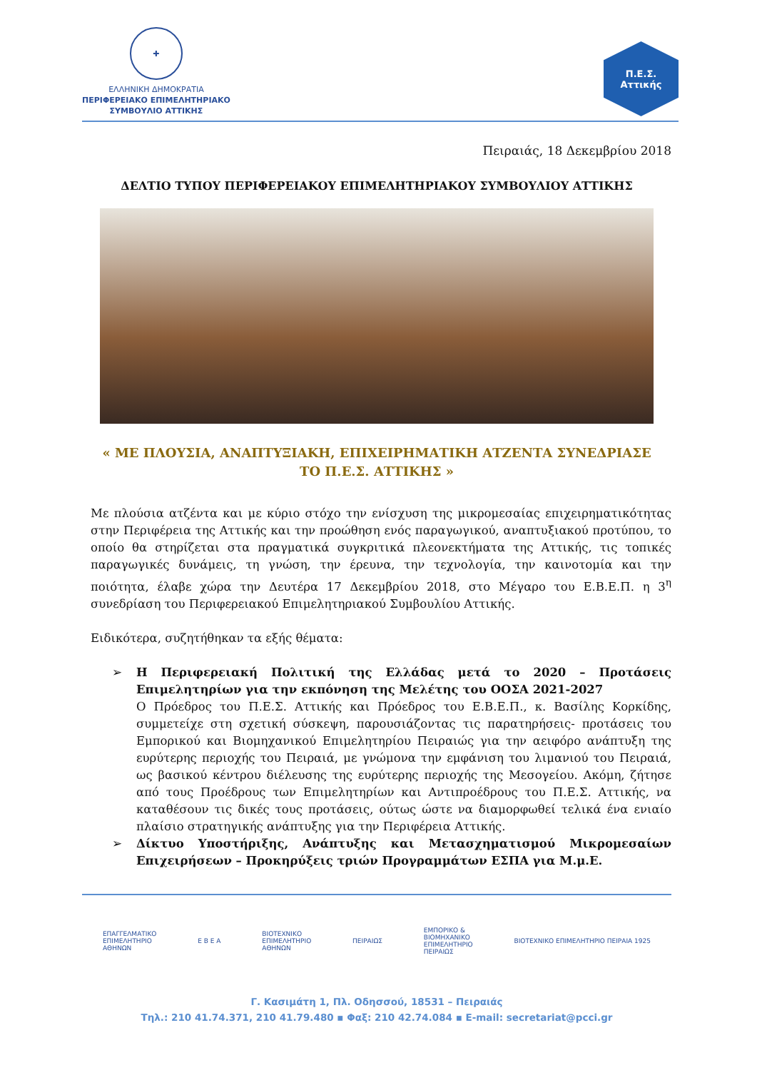✚
ΕΛΛΗΝΙΚΗ ΔΗΜΟΚΡΑΤΙΑ
ΠΕΡΙΦΕΡΕΙΑΚΟ ΕΠΙΜΕΛΗΤΗΡΙΑΚΟ
ΣΥΜΒΟΥΛΙΟ ΑΤΤΙΚΗΣ
Π.Ε.Σ.
Αττικής
Πειραιάς, 18 Δεκεμβρίου 2018
ΔΕΛΤΙΟ ΤΥΠΟΥ ΠΕΡΙΦΕΡΕΙΑΚΟΥ ΕΠΙΜΕΛΗΤΗΡΙΑΚΟΥ ΣΥΜΒΟΥΛΙΟΥ ΑΤΤΙΚΗΣ
« ΜΕ ΠΛΟΥΣΙΑ, ΑΝΑΠΤΥΞΙΑΚΗ, ΕΠΙΧΕΙΡΗΜΑΤΙΚΗ ΑΤΖΕΝΤΑ ΣΥΝΕΔΡΙΑΣΕ
ΤΟ Π.Ε.Σ. ΑΤΤΙΚΗΣ »
Με πλούσια ατζέντα και με κύριο στόχο την ενίσχυση της μικρομεσαίας επιχειρηματικότητας στην Περιφέρεια της Αττικής και την προώθηση ενός παραγωγικού, αναπτυξιακού προτύπου, το οποίο θα στηρίζεται στα πραγματικά συγκριτικά πλεονεκτήματα της Αττικής, τις τοπικές παραγωγικές δυνάμεις, τη γνώση, την έρευνα, την τεχνολογία, την καινοτομία και την ποιότητα, έλαβε χώρα την Δευτέρα 17 Δεκεμβρίου 2018, στο Μέγαρο του Ε.Β.Ε.Π. η 3<sup>η</sup> συνεδρίαση του Περιφερειακού Επιμελητηριακού Συμβουλίου Αττικής.
Ειδικότερα, συζητήθηκαν τα εξής θέματα:
➢ Η Περιφερειακή Πολιτική της Ελλάδας μετά το 2020 – Προτάσεις Επιμελητηρίων για την εκπόνηση της Μελέτης του ΟΟΣΑ 2021-2027
Ο Πρόεδρος του Π.Ε.Σ. Αττικής και Πρόεδρος του Ε.Β.Ε.Π., κ. Βασίλης Κορκίδης, συμμετείχε στη σχετική σύσκεψη, παρουσιάζοντας τις παρατηρήσεις- προτάσεις του Εμπορικού και Βιομηχανικού Επιμελητηρίου Πειραιώς για την αειφόρο ανάπτυξη της ευρύτερης περιοχής του Πειραιά, με γνώμονα την εμφάνιση του λιμανιού του Πειραιά, ως βασικού κέντρου διέλευσης της ευρύτερης περιοχής της Μεσογείου. Ακόμη, ζήτησε από τους Προέδρους των Επιμελητηρίων και Αντιπροέδρους του Π.Ε.Σ. Αττικής, να καταθέσουν τις δικές τους προτάσεις, ούτως ώστε να διαμορφωθεί τελικά ένα ενιαίο πλαίσιο στρατηγικής ανάπτυξης για την Περιφέρεια Αττικής.
➢ Δίκτυο Υποστήριξης, Ανάπτυξης και Μετασχηματισμού Μικρομεσαίων Επιχειρήσεων – Προκηρύξεις τριών Προγραμμάτων ΕΣΠΑ για Μ.μ.Ε.
ΕΠΑΓΓΕΛΜΑΤΙΚΟ
ΕΠΙΜΕΛΗΤΗΡΙΟ
ΑΘΗΝΩΝ
Ε Β Ε Α
ΒΙΟΤΕΧΝΙΚΟ
ΕΠΙΜΕΛΗΤΗΡΙΟ
ΑΘΗΝΩΝ
ΠΕΙΡΑΙΩΣ
ΕΜΠΟΡΙΚΟ &
ΒΙΟΜΗΧΑΝΙΚΟ
ΕΠΙΜΕΛΗΤΗΡΙΟ
ΠΕΙΡΑΙΩΣ
ΒΙΟΤΕΧΝΙΚΟ ΕΠΙΜΕΛΗΤΗΡΙΟ ΠΕΙΡΑΙΑ 1925
Γ. Κασιμάτη 1, Πλ. Οδησσού, 18531 – Πειραιάς
Τηλ.: 210 41.74.371, 210 41.79.480 ▪ Φαξ: 210 42.74.084 ▪ E-mail: secretariat@pcci.gr